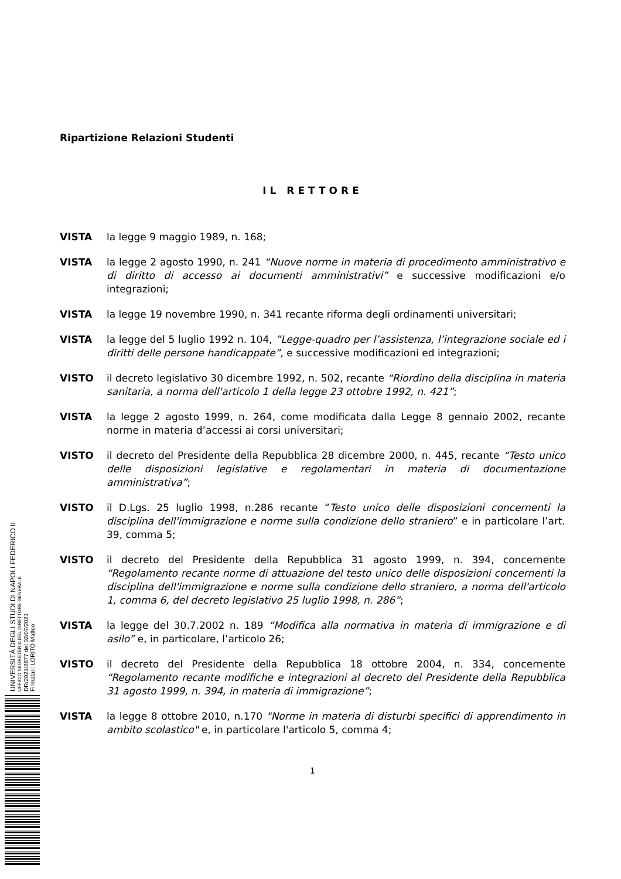Ripartizione Relazioni Studenti
IL RETTORE
VISTA la legge 9 maggio 1989, n. 168;
VISTA la legge 2 agosto 1990, n. 241 “Nuove norme in materia di procedimento amministrativo e di diritto di accesso ai documenti amministrativi” e successive modificazioni e/o integrazioni;
VISTA la legge 19 novembre 1990, n. 341 recante riforma degli ordinamenti universitari;
VISTA la legge del 5 luglio 1992 n. 104, ”Legge-quadro per l’assistenza, l’integrazione sociale ed i diritti delle persone handicappate”, e successive modificazioni ed integrazioni;
VISTO il decreto legislativo 30 dicembre 1992, n. 502, recante “Riordino della disciplina in materia sanitaria, a norma dell'articolo 1 della legge 23 ottobre 1992, n. 421”;
VISTA la legge 2 agosto 1999, n. 264, come modificata dalla Legge 8 gennaio 2002, recante norme in materia d’accessi ai corsi universitari;
VISTO il decreto del Presidente della Repubblica 28 dicembre 2000, n. 445, recante “Testo unico delle disposizioni legislative e regolamentari in materia di documentazione amministrativa”;
VISTO il D.Lgs. 25 luglio 1998, n.286 recante “Testo unico delle disposizioni concernenti la disciplina dell'immigrazione e norme sulla condizione dello straniero” e in particolare l’art. 39, comma 5;
VISTO il decreto del Presidente della Repubblica 31 agosto 1999, n. 394, concernente “Regolamento recante norme di attuazione del testo unico delle disposizioni concernenti la disciplina dell'immigrazione e norme sulla condizione dello straniero, a norma dell'articolo 1, comma 6, del decreto legislativo 25 luglio 1998, n. 286”;
VISTA la legge del 30.7.2002 n. 189 “Modifica alla normativa in materia di immigrazione e di asilo” e, in particolare, l’articolo 26;
VISTO il decreto del Presidente della Repubblica 18 ottobre 2004, n. 334, concernente “Regolamento recante modifiche e integrazioni al decreto del Presidente della Repubblica 31 agosto 1999, n. 394, in materia di immigrazione”;
VISTA la legge 8 ottobre 2010, n.170 "Norme in materia di disturbi specifici di apprendimento in ambito scolastico" e, in particolare l'articolo 5, comma 4;
1
UNIVERSITÀ DEGLI STUDI DI NAPOLI FEDERICO II
UFFICIO SEGRETERIA DEL DIRETTORE GENERALE
DR/2021/2877 del 02/07/2021
Firmatari: LORITO Matteo